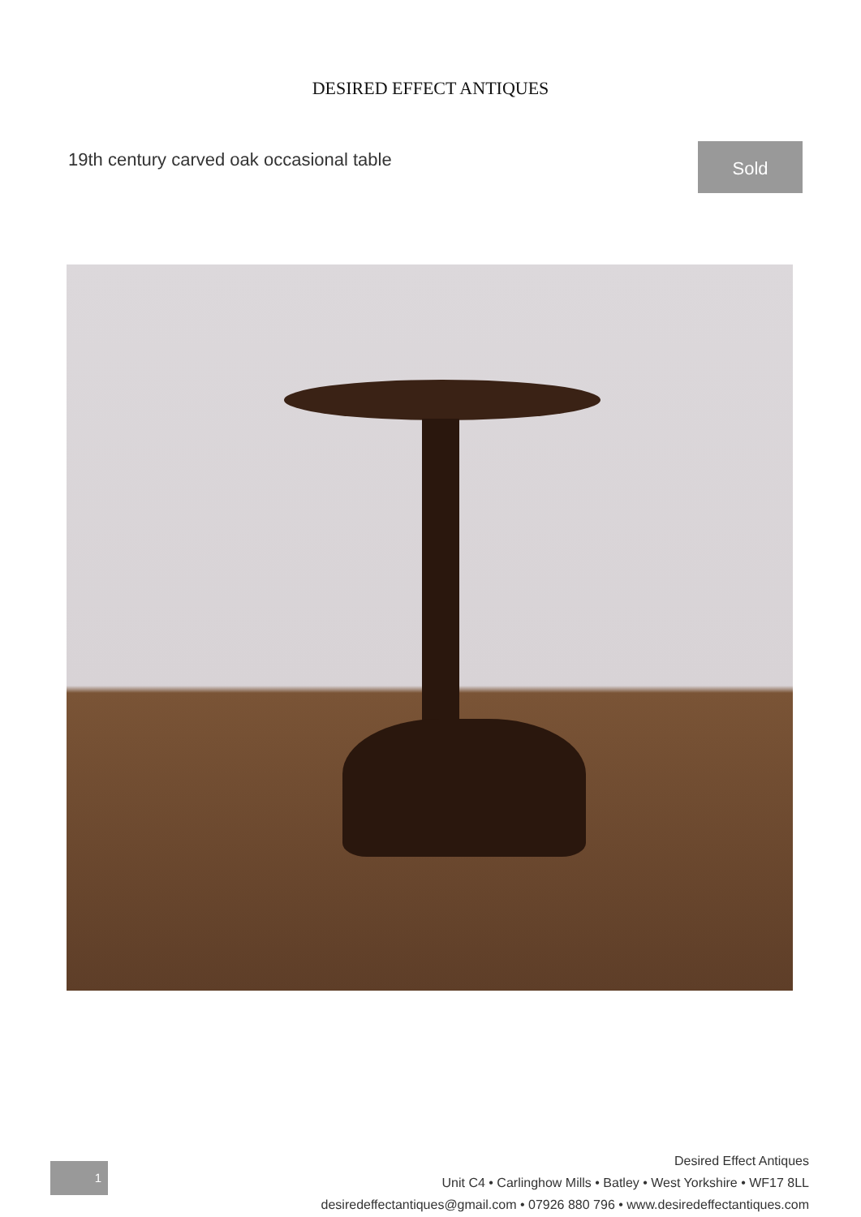DESIRED EFFECT ANTIQUES
19th century carved oak occasional table
Sold
1
Desired Effect Antiques
Unit C4 • Carlinghow Mills • Batley • West Yorkshire • WF17 8LL
desiredeffectantiques@gmail.com • 07926 880 796 • www.desiredeffectantiques.com